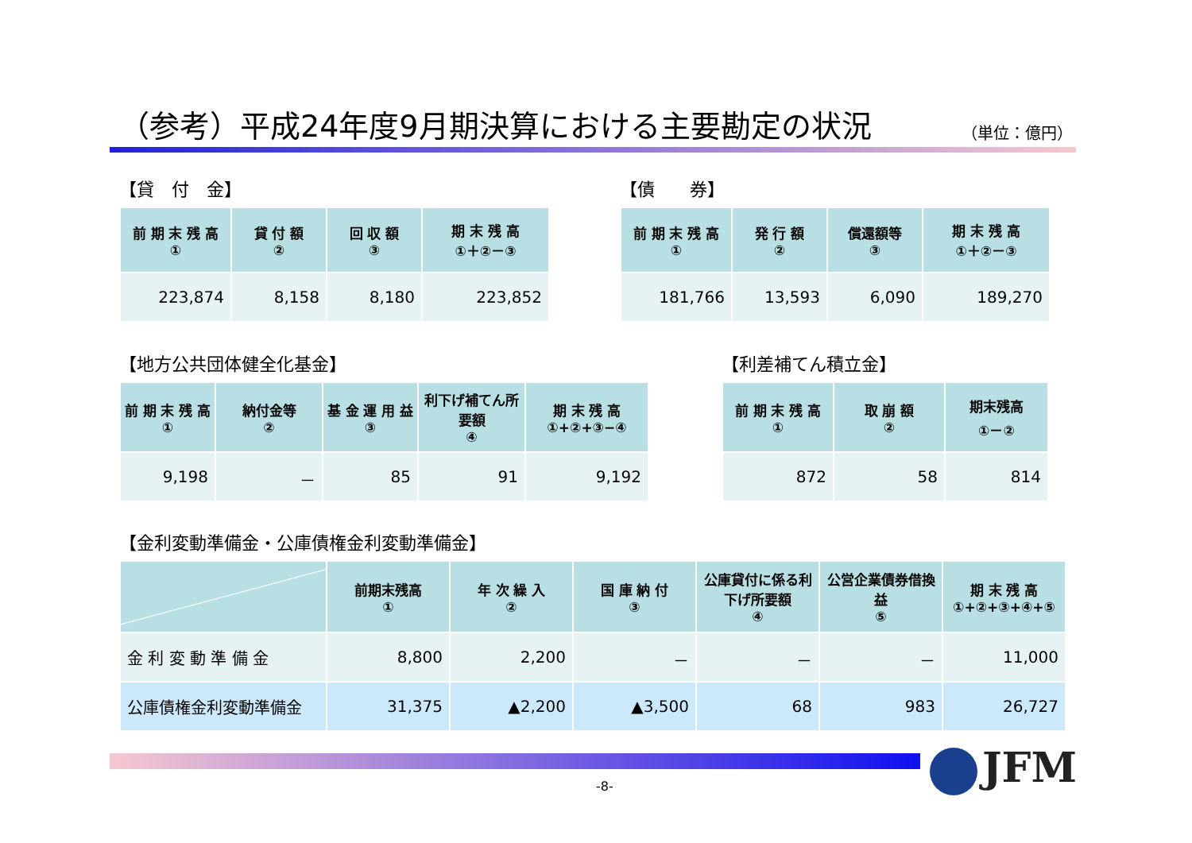（参考）平成24年度9月期決算における主要勘定の状況 （単位：億円）
【貸　付　金】
| 前 期 末 残 高 ① | 貸 付 額 ② | 回 収 額 ③ | 期 末 残 高 ①＋②－③ |
| --- | --- | --- | --- |
| 223,874 | 8,158 | 8,180 | 223,852 |
【債　　券】
| 前 期 末 残 高 ① | 発 行 額 ② | 償還額等 ③ | 期 末 残 高 ①＋②－③ |
| --- | --- | --- | --- |
| 181,766 | 13,593 | 6,090 | 189,270 |
【地方公共団体健全化基金】
| 前 期 末 残 高 ① | 納付金等 ② | 基 金 運 用 益 ③ | 利下げ補てん所要額 ④ | 期 末 残 高 ①+②+③−④ |
| --- | --- | --- | --- | --- |
| 9,198 | － | 85 | 91 | 9,192 |
【利差補てん積立金】
| 前 期 末 残 高 ① | 取 崩 額 ② | 期末残高 ①－② |
| --- | --- | --- |
| 872 | 58 | 814 |
【金利変動準備金・公庫債権金利変動準備金】
| | 前期末残高 ① | 年 次 繰 入 ② | 国 庫 納 付 ③ | 公庫貸付に係る利下げ所要額 ④ | 公営企業債券借換益 ⑤ | 期 末 残 高 ①+②+③+④+⑤ |
| --- | --- | --- | --- | --- | --- | --- |
| 金 利 変 動 準 備 金 | 8,800 | 2,200 | － | － | － | 11,000 |
| 公庫債権金利変動準備金 | 31,375 | ▲2,200 | ▲3,500 | 68 | 983 | 26,727 |
JFM
-8-